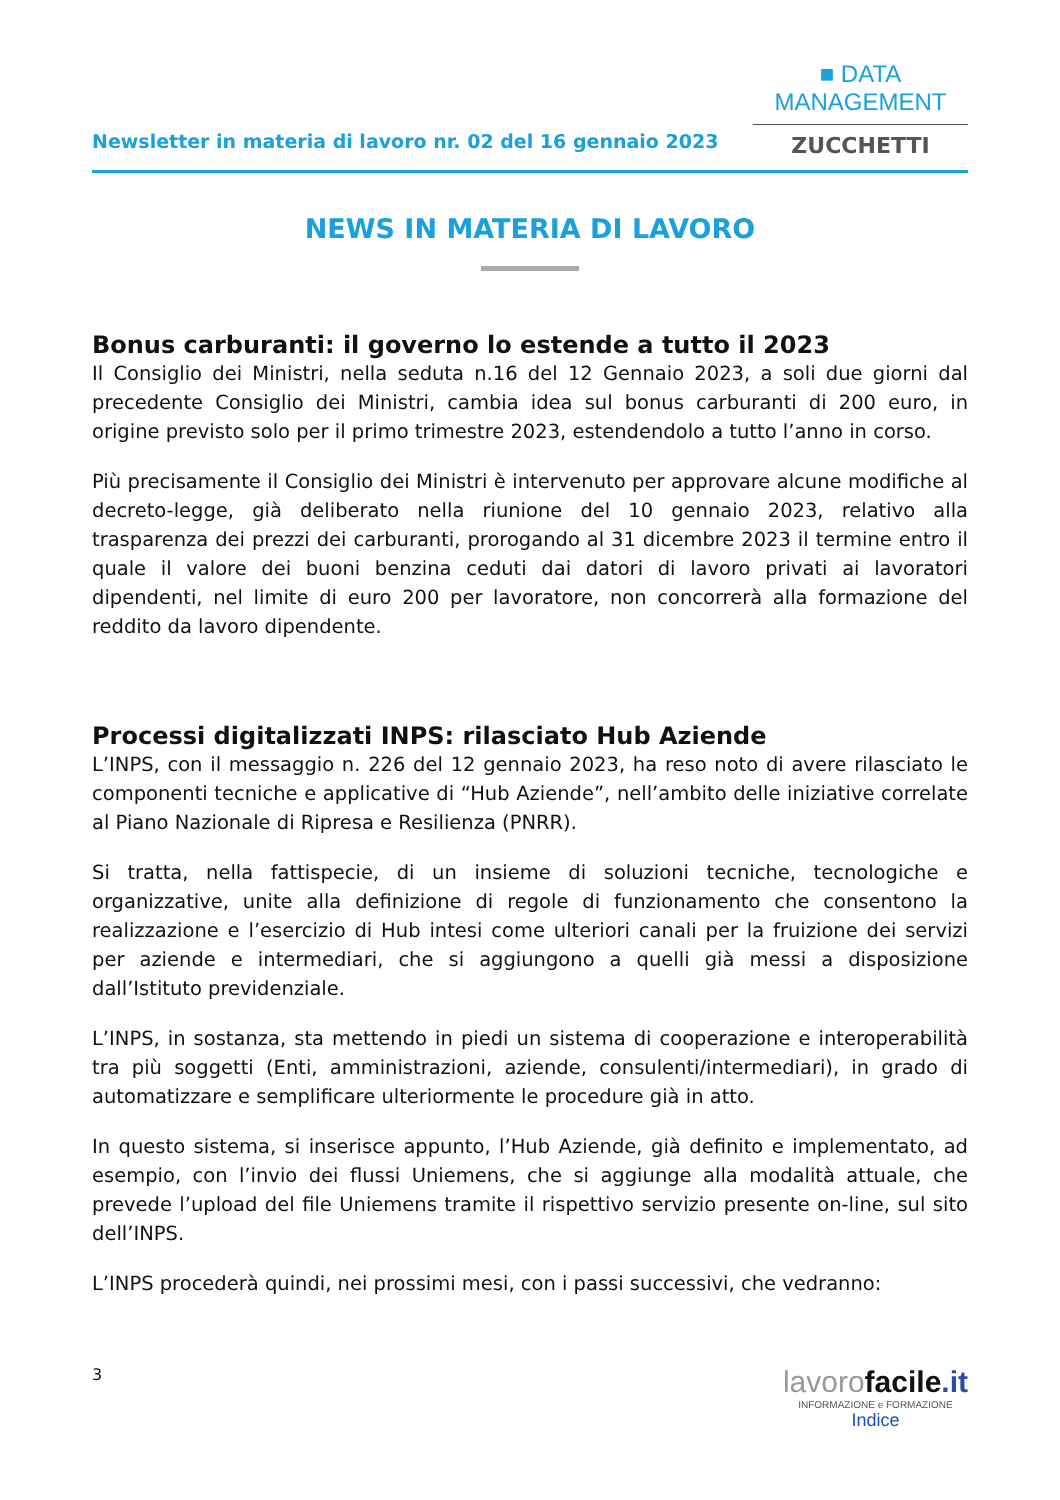Newsletter in materia di lavoro nr. 02 del 16 gennaio 2023
■ DATA MANAGEMENT
ZUCCHETTI
NEWS IN MATERIA DI LAVORO
Bonus carburanti: il governo lo estende a tutto il 2023
Il Consiglio dei Ministri, nella seduta n.16 del 12 Gennaio 2023, a soli due giorni dal precedente Consiglio dei Ministri, cambia idea sul bonus carburanti di 200 euro, in origine previsto solo per il primo trimestre 2023, estendendolo a tutto l’anno in corso.
Più precisamente il Consiglio dei Ministri è intervenuto per approvare alcune modifiche al decreto-legge, già deliberato nella riunione del 10 gennaio 2023, relativo alla trasparenza dei prezzi dei carburanti, prorogando al 31 dicembre 2023 il termine entro il quale il valore dei buoni benzina ceduti dai datori di lavoro privati ai lavoratori dipendenti, nel limite di euro 200 per lavoratore, non concorrerà alla formazione del reddito da lavoro dipendente.
Processi digitalizzati INPS: rilasciato Hub Aziende
L’INPS, con il messaggio n. 226 del 12 gennaio 2023, ha reso noto di avere rilasciato le componenti tecniche e applicative di “Hub Aziende”, nell’ambito delle iniziative correlate al Piano Nazionale di Ripresa e Resilienza (PNRR).
Si tratta, nella fattispecie, di un insieme di soluzioni tecniche, tecnologiche e organizzative, unite alla definizione di regole di funzionamento che consentono la realizzazione e l’esercizio di Hub intesi come ulteriori canali per la fruizione dei servizi per aziende e intermediari, che si aggiungono a quelli già messi a disposizione dall’Istituto previdenziale.
L’INPS, in sostanza, sta mettendo in piedi un sistema di cooperazione e interoperabilità tra più soggetti (Enti, amministrazioni, aziende, consulenti/intermediari), in grado di automatizzare e semplificare ulteriormente le procedure già in atto.
In questo sistema, si inserisce appunto, l’Hub Aziende, già definito e implementato, ad esempio, con l’invio dei flussi Uniemens, che si aggiunge alla modalità attuale, che prevede l’upload del file Uniemens tramite il rispettivo servizio presente on-line, sul sito dell’INPS.
L’INPS procederà quindi, nei prossimi mesi, con i passi successivi, che vedranno:
3
lavoro facile.it
INFORMAZIONE e FORMAZIONE
Indice